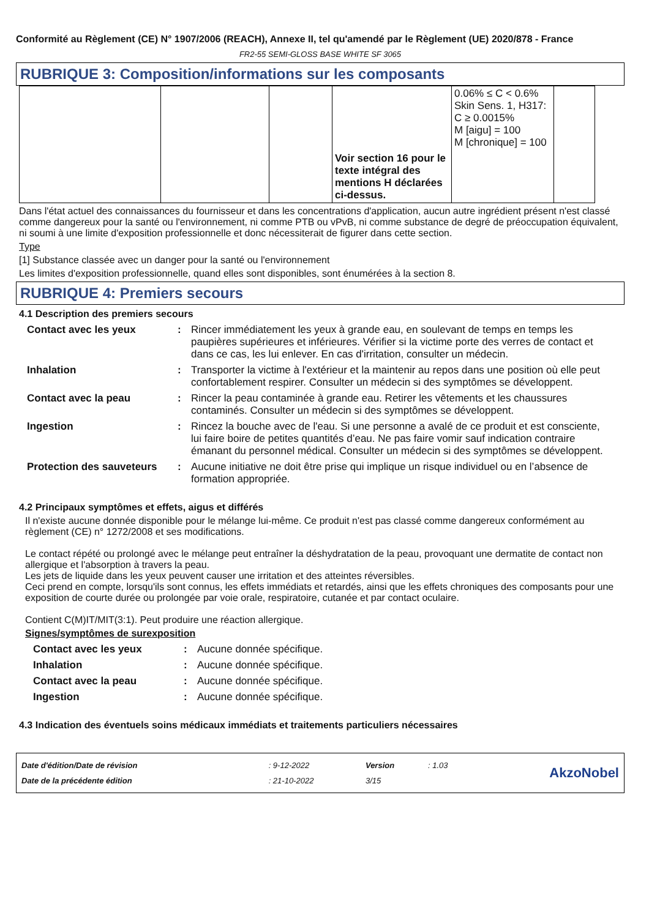Conformité au Règlement (CE) N° 1907/2006 (REACH), Annexe II, tel qu'amendé par le Règlement (UE) 2020/878 - France
FR2-55 SEMI-GLOSS BASE WHITE SF 3065
RUBRIQUE 3: Composition/informations sur les composants
| | | | Voir section 16 pour le texte intégral des mentions H déclarées ci-dessus. | 0.06% ≤ C < 0.6% Skin Sens. 1, H317: C ≥ 0.0015% M [aigu] = 100 M [chronique] = 100 | |
Dans l'état actuel des connaissances du fournisseur et dans les concentrations d'application, aucun autre ingrédient présent n'est classé comme dangereux pour la santé ou l'environnement, ni comme PTB ou vPvB, ni comme substance de degré de préoccupation équivalent, ni soumi à une limite d'exposition professionnelle et donc nécessiterait de figurer dans cette section.
Type
[1] Substance classée avec un danger pour la santé ou l'environnement
Les limites d'exposition professionnelle, quand elles sont disponibles, sont énumérées à la section 8.
RUBRIQUE 4: Premiers secours
4.1 Description des premiers secours
| Contact avec les yeux | : | Rincer immédiatement les yeux à grande eau, en soulevant de temps en temps les paupières supérieures et inférieures. Vérifier si la victime porte des verres de contact et dans ce cas, les lui enlever. En cas d'irritation, consulter un médecin. |
| Inhalation | : | Transporter la victime à l'extérieur et la maintenir au repos dans une position où elle peut confortablement respirer. Consulter un médecin si des symptômes se développent. |
| Contact avec la peau | : | Rincer la peau contaminée à grande eau. Retirer les vêtements et les chaussures contaminés. Consulter un médecin si des symptômes se développent. |
| Ingestion | : | Rincez la bouche avec de l'eau. Si une personne a avalé de ce produit et est consciente, lui faire boire de petites quantités d’eau. Ne pas faire vomir sauf indication contraire émanant du personnel médical. Consulter un médecin si des symptômes se développent. |
| Protection des sauveteurs | : | Aucune initiative ne doit être prise qui implique un risque individuel ou en l’absence de formation appropriée. |
4.2 Principaux symptômes et effets, aigus et différés
Il n'existe aucune donnée disponible pour le mélange lui-même. Ce produit n'est pas classé comme dangereux conformément au règlement (CE) n° 1272/2008 et ses modifications.
Le contact répété ou prolongé avec le mélange peut entraîner la déshydratation de la peau, provoquant une dermatite de contact non allergique et l'absorption à travers la peau.
Les jets de liquide dans les yeux peuvent causer une irritation et des atteintes réversibles.
Ceci prend en compte, lorsqu'ils sont connus, les effets immédiats et retardés, ainsi que les effets chroniques des composants pour une exposition de courte durée ou prolongée par voie orale, respiratoire, cutanée et par contact oculaire.
Contient C(M)IT/MIT(3:1). Peut produire une réaction allergique.
Signes/symptômes de surexposition
| Contact avec les yeux | : | Aucune donnée spécifique. |
| Inhalation | : | Aucune donnée spécifique. |
| Contact avec la peau | : | Aucune donnée spécifique. |
| Ingestion | : | Aucune donnée spécifique. |
4.3 Indication des éventuels soins médicaux immédiats et traitements particuliers nécessaires
| Date d'édition/Date de révision | : 9-12-2022 | Version | : 1.03 | AkzoNobel |
| Date de la précédente édition | : 21-10-2022 | 3/15 | | |